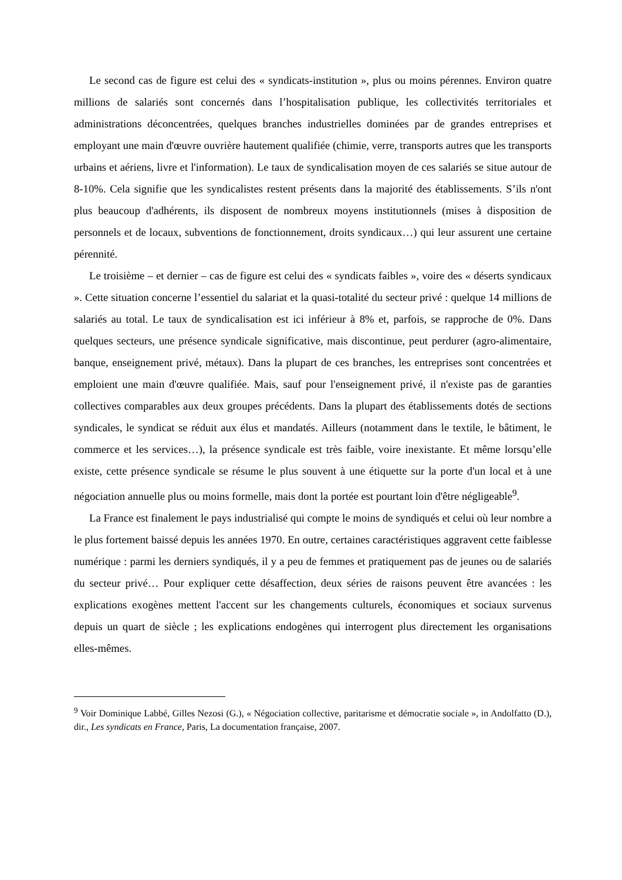Le second cas de figure est celui des « syndicats-institution », plus ou moins pérennes. Environ quatre millions de salariés sont concernés dans l’hospitalisation publique, les collectivités territoriales et administrations déconcentrées, quelques branches industrielles dominées par de grandes entreprises et employant une main d'œuvre ouvrière hautement qualifiée (chimie, verre, transports autres que les transports urbains et aériens, livre et l'information). Le taux de syndicalisation moyen de ces salariés se situe autour de 8-10%. Cela signifie que les syndicalistes restent présents dans la majorité des établissements. S’ils n'ont plus beaucoup d'adhérents, ils disposent de nombreux moyens institutionnels (mises à disposition de personnels et de locaux, subventions de fonctionnement, droits syndicaux…) qui leur assurent une certaine pérennité.
Le troisième – et dernier – cas de figure est celui des « syndicats faibles », voire des « déserts syndicaux ». Cette situation concerne l’essentiel du salariat et la quasi-totalité du secteur privé : quelque 14 millions de salariés au total. Le taux de syndicalisation est ici inférieur à 8% et, parfois, se rapproche de 0%. Dans quelques secteurs, une présence syndicale significative, mais discontinue, peut perdurer (agro-alimentaire, banque, enseignement privé, métaux). Dans la plupart de ces branches, les entreprises sont concentrées et emploient une main d'œuvre qualifiée. Mais, sauf pour l'enseignement privé, il n'existe pas de garanties collectives comparables aux deux groupes précédents. Dans la plupart des établissements dotés de sections syndicales, le syndicat se réduit aux élus et mandatés. Ailleurs (notamment dans le textile, le bâtiment, le commerce et les services…), la présence syndicale est très faible, voire inexistante. Et même lorsqu’elle existe, cette présence syndicale se résume le plus souvent à une étiquette sur la porte d'un local et à une négociation annuelle plus ou moins formelle, mais dont la portée est pourtant loin d'être négligeable<sup>9</sup>.
La France est finalement le pays industrialisé qui compte le moins de syndiqués et celui où leur nombre a le plus fortement baissé depuis les années 1970. En outre, certaines caractéristiques aggravent cette faiblesse numérique : parmi les derniers syndiqués, il y a peu de femmes et pratiquement pas de jeunes ou de salariés du secteur privé… Pour expliquer cette désaffection, deux séries de raisons peuvent être avancées : les explications exogènes mettent l'accent sur les changements culturels, économiques et sociaux survenus depuis un quart de siècle ; les explications endogènes qui interrogent plus directement les organisations elles-mêmes.
<sup>9</sup> Voir Dominique Labbé, Gilles Nezosi (G.), « Négociation collective, paritarisme et démocratie sociale », in Andolfatto (D.), dir., Les syndicats en France, Paris, La documentation française, 2007.